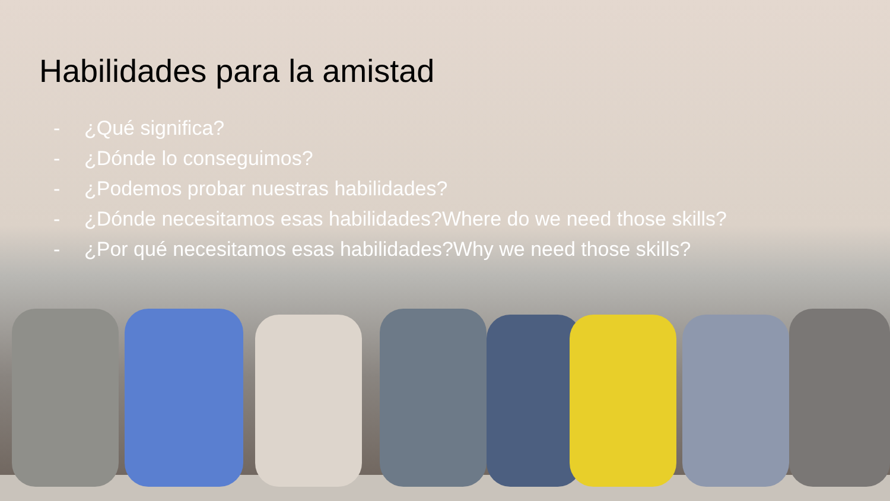Habilidades para la amistad
- ¿Qué significa?
- ¿Dónde lo conseguimos?
- ¿Podemos probar nuestras habilidades?
- ¿Dónde necesitamos esas habilidades?Where do we need those skills?
- ¿Por qué necesitamos esas habilidades?Why we need those skills?